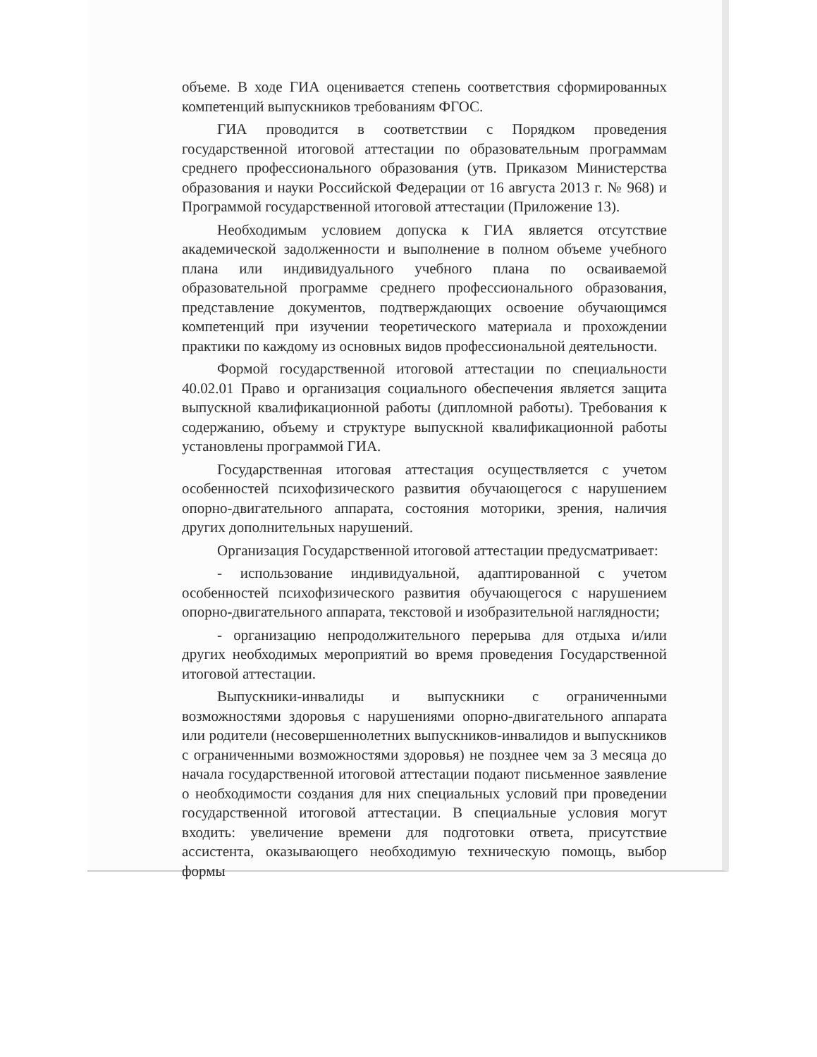объеме. В ходе ГИА оценивается степень соответствия сформированных компетенций выпускников требованиям ФГОС.
ГИА проводится в соответствии с Порядком проведения государственной итоговой аттестации по образовательным программам среднего профессионального образования (утв. Приказом Министерства образования и науки Российской Федерации от 16 августа 2013 г. № 968) и Программой государственной итоговой аттестации (Приложение 13).
Необходимым условием допуска к ГИА является отсутствие академической задолженности и выполнение в полном объеме учебного плана или индивидуального учебного плана по осваиваемой образовательной программе среднего профессионального образования, представление документов, подтверждающих освоение обучающимся компетенций при изучении теоретического материала и прохождении практики по каждому из основных видов профессиональной деятельности.
Формой государственной итоговой аттестации по специальности 40.02.01 Право и организация социального обеспечения является защита выпускной квалификационной работы (дипломной работы). Требования к содержанию, объему и структуре выпускной квалификационной работы установлены программой ГИА.
Государственная итоговая аттестация осуществляется с учетом особенностей психофизического развития обучающегося с нарушением опорно-двигательного аппарата, состояния моторики, зрения, наличия других дополнительных нарушений.
Организация Государственной итоговой аттестации предусматривает:
- использование индивидуальной, адаптированной с учетом особенностей психофизического развития обучающегося с нарушением опорно-двигательного аппарата, текстовой и изобразительной наглядности;
- организацию непродолжительного перерыва для отдыха и/или других необходимых мероприятий во время проведения Государственной итоговой аттестации.
Выпускники-инвалиды и выпускники с ограниченными возможностями здоровья с нарушениями опорно-двигательного аппарата или родители (несовершеннолетних выпускников-инвалидов и выпускников с ограниченными возможностями здоровья) не позднее чем за 3 месяца до начала государственной итоговой аттестации подают письменное заявление о необходимости создания для них специальных условий при проведении государственной итоговой аттестации. В специальные условия могут входить: увеличение времени для подготовки ответа, присутствие ассистента, оказывающего необходимую техническую помощь, выбор формы